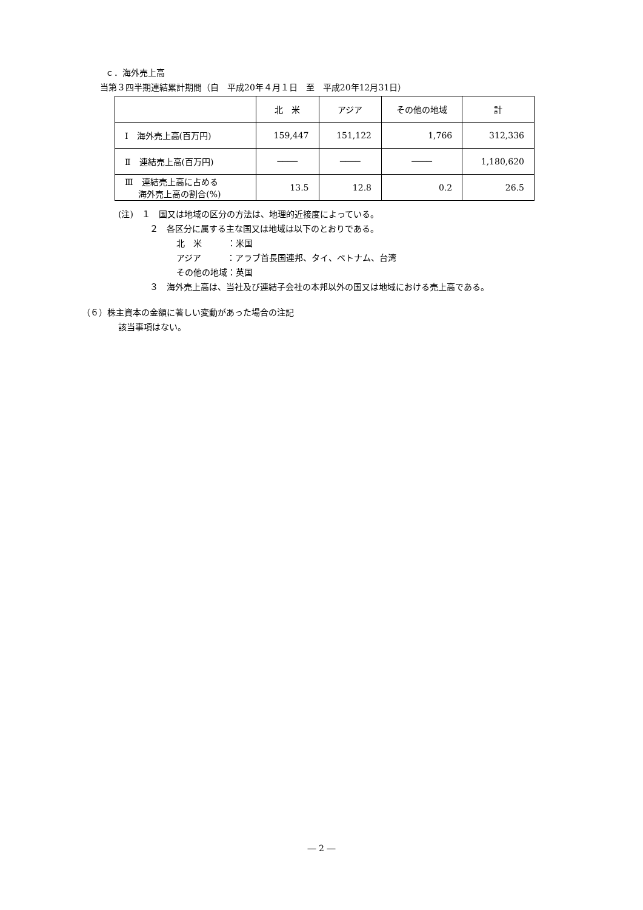ｃ．海外売上高
当第３四半期連結累計期間（自　平成20年４月１日　至　平成20年12月31日）
| | 北 米 | アジア | その他の地域 | 計 |
| --- | --- | --- | --- | --- |
| Ⅰ 海外売上高(百万円) | 159,447 | 151,122 | 1,766 | 312,336 |
| Ⅱ 連結売上高(百万円) | ──── | ──── | ──── | 1,180,620 |
| Ⅲ 連結売上高に占める 海外売上高の割合(%) | 13.5 | 12.8 | 0.2 | 26.5 |
(注)　１　国又は地域の区分の方法は、地理的近接度によっている。
２　各区分に属する主な国又は地域は以下のとおりである。
北　米　　　：米国
アジア　　　：アラブ首長国連邦、タイ、ベトナム、台湾
その他の地域：英国
３　海外売上高は、当社及び連結子会社の本邦以外の国又は地域における売上高である。
（６）株主資本の金額に著しい変動があった場合の注記
該当事項はない。
― 2 ―